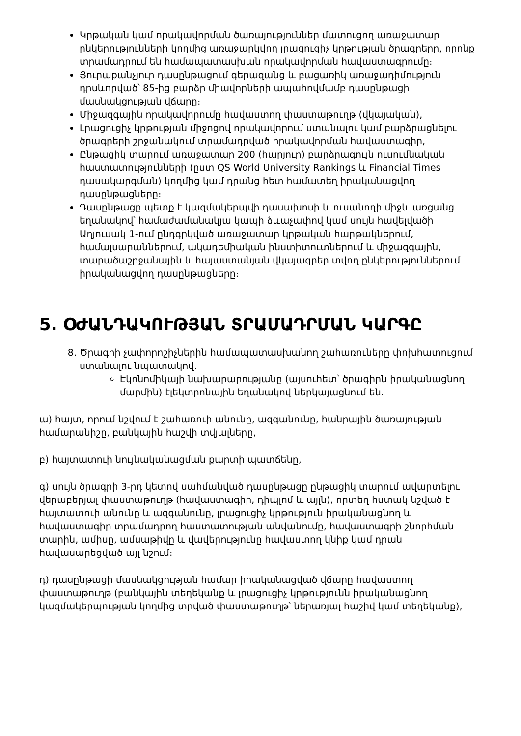Կրթական կամ որակավորման ծառայություններ մատուցող առաջատար ընկերությունների կողմից առաջարկվող լրացուցիչ կրթության ծրագրերը, որոնք տրամադրում են համապատասխան որակավորման հավաստագրումը։
Յուրաքանչյուր դասընթացում գերազանց և բացառիկ առաջադիմություն դրսևորված՝ 85-ից բարձր միավորների ապահովմամբ դասընթացի մասնակցության վճարը։
Միջազգային որակավորումը հավաստող փաստաթուղթ (վկայական),
Լրացուցիչ կրթության միջոցով որակավորում ստանալու կամ բարձրացնելու ծրագրերի շրջանակում տրամադրված որակավորման հավաստագիր,
Ընթացիկ տարում առաջատար 200 (հարյուր) բարձրագույն ուսումնական հաստատությունների (ըստ QS World University Rankings և Financial Times դասակարգման) կողմից կամ դրանց հետ համատեղ իրականացվող դասընթացները։
Դասընթացը պետք է կազմակերպվի դասախոսի և ուսանողի միջև առցանց եղանակով՝ համաժամանակյա կապի ձևաչափով կամ սույն հավելվածի Աղյուսակ 1-ում ընդգրկված առաջատար կրթական հարթակներում, համալսարաններում, ակադեմիական ինստիտուտներում և միջազգային, տարածաշրջանային և հայաստանյան վկայագրեր տվող ընկերություններում իրականացվող դասընթացները։
5. ՕԺԱՆԴԱԿՈՒԹՅԱՆ ՏՐԱՄԱԴՐՄԱՆ ԿԱՐԳԸ
8. Ծրագրի չափորոշիչներին համապատասխանող շահառուները փոխհատուցում ստանալու նպատակով.
Էկոնոմիկայի նախարարությանը (այսուհետ՝ ծրագիրն իրականացնող մարմին) էլեկտրոնային եղանակով ներկայացնում են.
ա) հայտ, որում նշվում է շահառուի անունը, ազգանունը, հանրային ծառայության համարանիշը, բանկային հաշվի տվյալները,
բ) հայտատուի նույնականացման քարտի պատճենը,
գ) սույն ծրագրի 3-րդ կետով սահմանված դասընթացը ընթացիկ տարում ավարտելու վերաբերյալ փաստաթուղթ (հավաստագիր, դիպլոմ և այլն), որտեղ հստակ նշված է հայտատուի անունը և ազգանունը, լրացուցիչ կրթություն իրականացնող և հավաստագիր տրամադրող հաստատության անվանումը, հավաստագրի շնորհման տարին, ամիսը, ամսաթիվը և վավերությունը հավաստող կնիք կամ դրան հավասարեցված այլ նշում։
դ) դասընթացի մասնակցության համար իրականացված վճարը հավաստող փաստաթուղթ (բանկային տեղեկանք և լրացուցիչ կրթությունն իրականացնող կազմակերպության կողմից տրված փաստաթուղթ՝ ներառյալ հաշիվ կամ տեղեկանք),